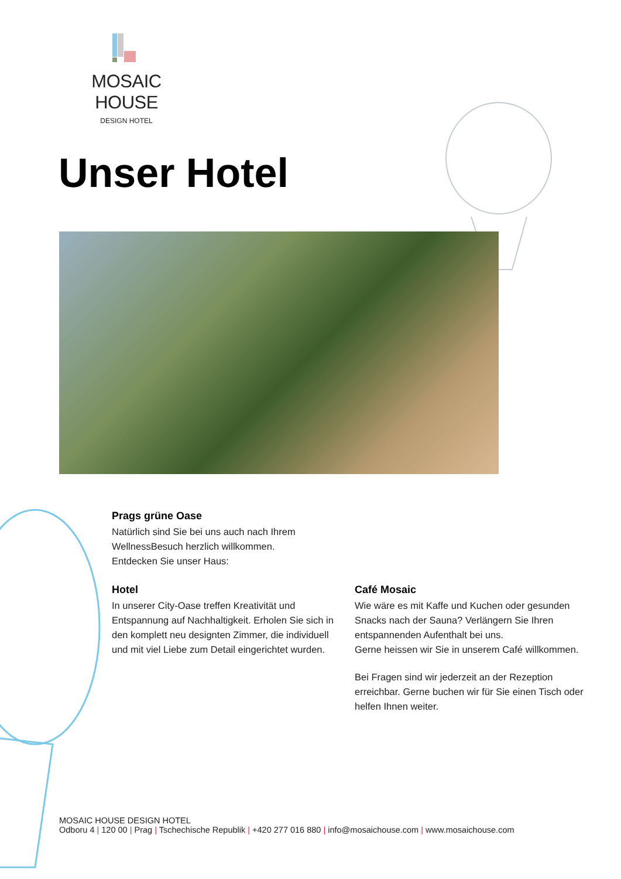MOSAIC HOUSE
DESIGN HOTEL
Unser Hotel
Prags grüne Oase
Natürlich sind Sie bei uns auch nach Ihrem
WellnessBesuch herzlich willkommen.
Entdecken Sie unser Haus:
Hotel
In unserer City-Oase treffen Kreativität und Entspannung auf Nachhaltigkeit. Erholen Sie sich in den komplett neu designten Zimmer, die individuell und mit viel Liebe zum Detail eingerichtet wurden.
Café Mosaic
Wie wäre es mit Kaffe und Kuchen oder gesunden Snacks nach der Sauna? Verlängern Sie Ihren entspannenden Aufenthalt bei uns.
Gerne heissen wir Sie in unserem Café willkommen.
Bei Fragen sind wir jederzeit an der Rezeption erreichbar. Gerne buchen wir für Sie einen Tisch oder helfen Ihnen weiter.
MOSAIC HOUSE DESIGN HOTEL
Odboru 4 | 120 00 | Prag | Tschechische Republik | +420 277 016 880 | info@mosaichouse.com | www.mosaichouse.com